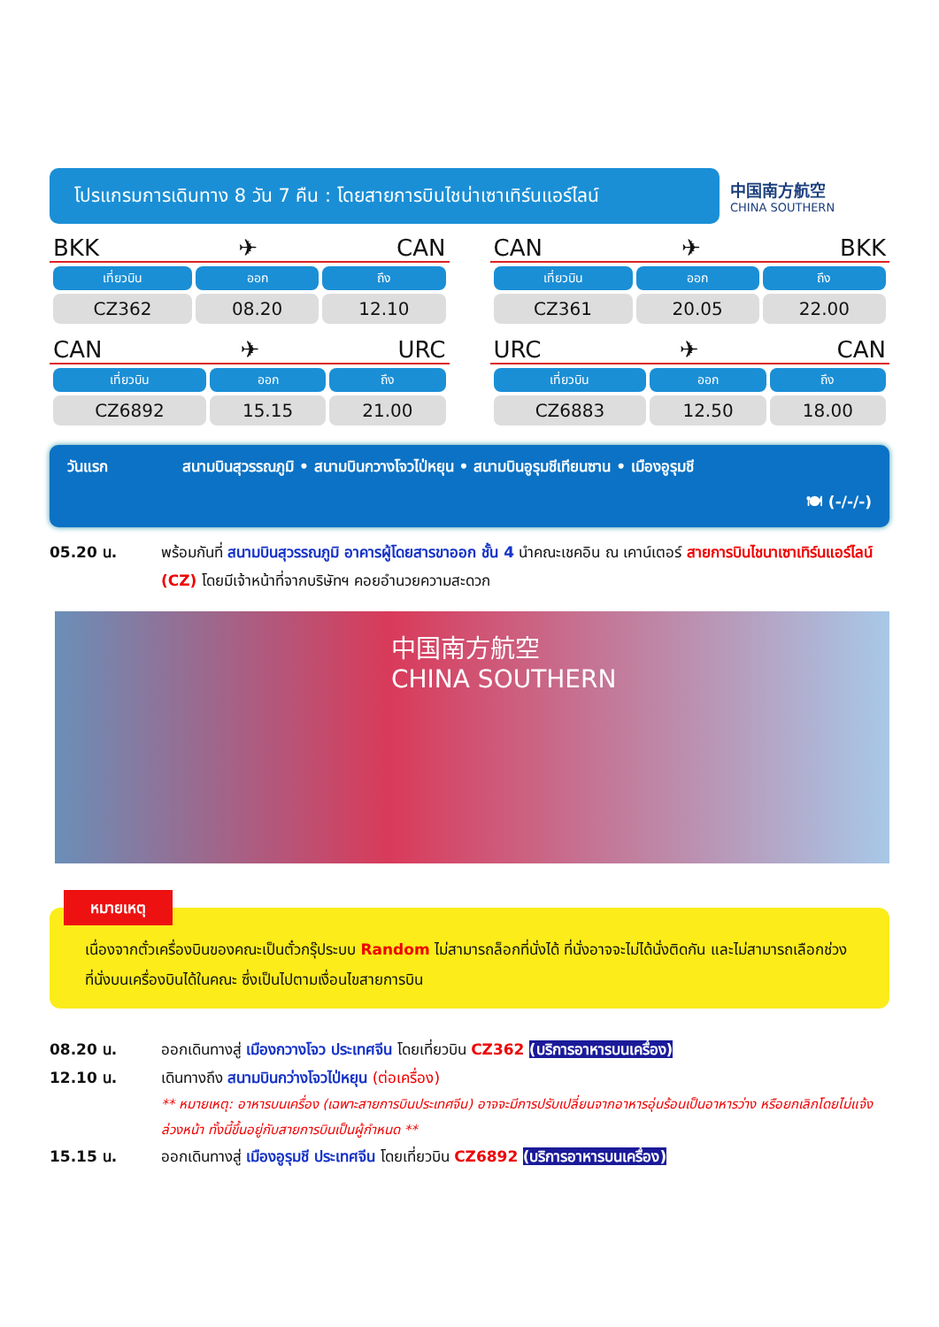โปรแกรมการเดินทาง 8 วัน 7 คืน : โดยสายการบินไชน่าเซาเทิร์นแอร์ไลน์
中国南方航空
CHINA SOUTHERN
BKK ✈ CAN
| เที่ยวบิน | ออก | ถึง |
| --- | --- | --- |
| CZ362 | 08.20 | 12.10 |
CAN ✈ BKK
| เที่ยวบิน | ออก | ถึง |
| --- | --- | --- |
| CZ361 | 20.05 | 22.00 |
CAN ✈ URC
| เที่ยวบิน | ออก | ถึง |
| --- | --- | --- |
| CZ6892 | 15.15 | 21.00 |
URC ✈ CAN
| เที่ยวบิน | ออก | ถึง |
| --- | --- | --- |
| CZ6883 | 12.50 | 18.00 |
วันแรก สนามบินสุวรรณภูมิ • สนามบินกวางโจวไป่หยุน • สนามบินอูรุมชีเทียนซาน • เมืองอูรุมชี
🍽 (-/-/-)
05.20 น. พร้อมกันที่ สนามบินสุวรรณภูมิ อาคารผู้โดยสารขาออก ชั้น 4 นำคณะเชคอิน ณ เคาน์เตอร์ สายการบินไชนาเซาเทิร์นแอร์ไลน์ (CZ) โดยมีเจ้าหน้าที่จากบริษัทฯ คอยอำนวยความสะดวก
中国南方航空
CHINA SOUTHERN
หมายเหตุ
เนื่องจากตั๋วเครื่องบินของคณะเป็นตั๋วกรุ๊ประบบ Random ไม่สามารถล็อกที่นั่งได้ ที่นั่งอาจจะไม่ได้นั่งติดกัน และไม่สามารถเลือกช่วงที่นั่งบนเครื่องบินได้ในคณะ ซึ่งเป็นไปตามเงื่อนไขสายการบิน
08.20 น. ออกเดินทางสู่ เมืองกวางโจว ประเทศจีน โดยเที่ยวบิน CZ362 (บริการอาหารบนเครื่อง)
12.10 น. เดินทางถึง สนามบินกว่างโจวไป่หยุน (ต่อเครื่อง)
** หมายเหตุ: อาหารบนเครื่อง (เฉพาะสายการบินประเทศจีน) อาจจะมีการปรับเปลี่ยนจากอาหารอุ่นร้อนเป็นอาหารว่าง หรือยกเลิกโดยไม่แจ้งล่วงหน้า ทั้งนี้ขึ้นอยู่กับสายการบินเป็นผู้กำหนด **
15.15 น. ออกเดินทางสู่ เมืองอูรุมชี ประเทศจีน โดยเที่ยวบิน CZ6892 (บริการอาหารบนเครื่อง)